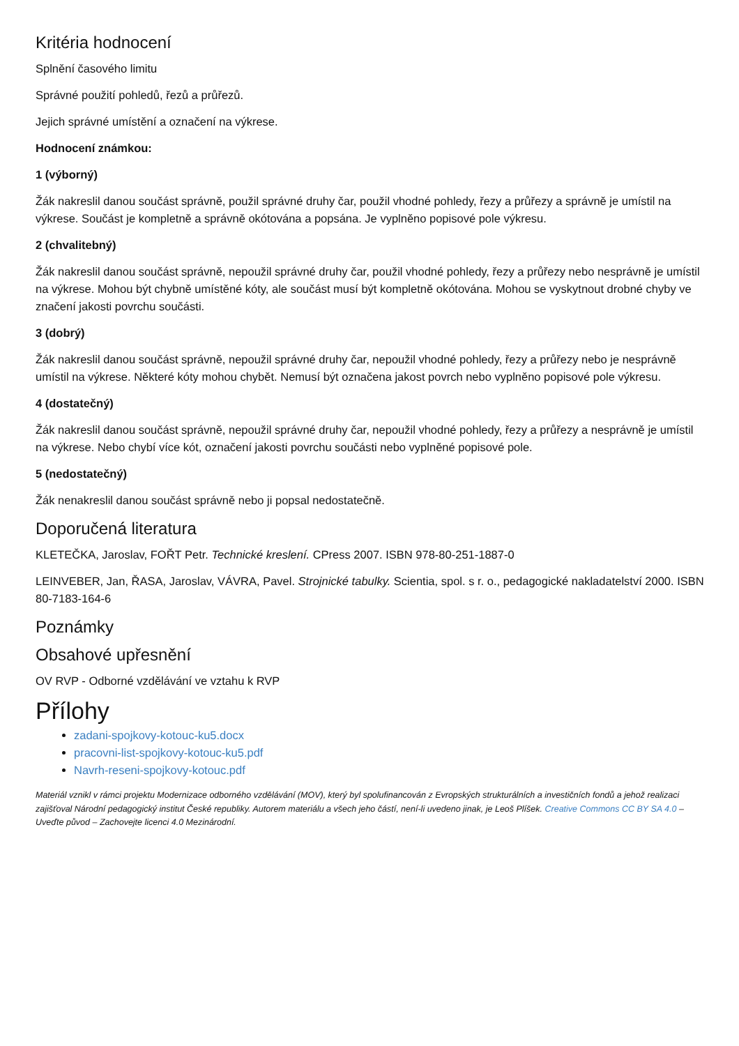Kritéria hodnocení
Splnění časového limitu
Správné použití pohledů, řezů a průřezů.
Jejich správné umístění a označení na výkrese.
Hodnocení známkou:
1 (výborný)
Žák nakreslil danou součást správně, použil správné druhy čar, použil vhodné pohledy, řezy a průřezy a správně je umístil na výkrese. Součást je kompletně a správně okótována a popsána. Je vyplněno popisové pole výkresu.
2 (chvalitebný)
Žák nakreslil danou součást správně, nepoužil správné druhy čar, použil vhodné pohledy, řezy a průřezy nebo nesprávně je umístil na výkrese. Mohou být chybně umístěné kóty, ale součást musí být kompletně okótována. Mohou se vyskytnout drobné chyby ve značení jakosti povrchu součásti.
3 (dobrý)
Žák nakreslil danou součást správně, nepoužil správné druhy čar, nepoužil vhodné pohledy, řezy a průřezy nebo je nesprávně umístil na výkrese. Některé kóty mohou chybět. Nemusí být označena jakost povrch nebo vyplněno popisové pole výkresu.
4 (dostatečný)
Žák nakreslil danou součást správně, nepoužil správné druhy čar, nepoužil vhodné pohledy, řezy a průřezy a nesprávně je umístil na výkrese. Nebo chybí více kót, označení jakosti povrchu součásti nebo vyplněné popisové pole.
5 (nedostatečný)
Žák nenakreslil danou součást správně nebo ji popsal nedostatečně.
Doporučená literatura
KLETEČKA, Jaroslav, FOŘT Petr. Technické kreslení. CPress 2007. ISBN 978-80-251-1887-0
LEINVEBER, Jan, ŘASA, Jaroslav, VÁVRA, Pavel. Strojnické tabulky. Scientia, spol. s r. o., pedagogické nakladatelství 2000. ISBN 80-7183-164-6
Poznámky
Obsahové upřesnění
OV RVP - Odborné vzdělávání ve vztahu k RVP
Přílohy
zadani-spojkovy-kotouc-ku5.docx
pracovni-list-spojkovy-kotouc-ku5.pdf
Navrh-reseni-spojkovy-kotouc.pdf
Materiál vznikl v rámci projektu Modernizace odborného vzdělávání (MOV), který byl spolufinancován z Evropských strukturálních a investičních fondů a jehož realizaci zajišťoval Národní pedagogický institut České republiky. Autorem materiálu a všech jeho částí, není-li uvedeno jinak, je Leoš Plíšek. Creative Commons CC BY SA 4.0 – Uveďte původ – Zachovejte licenci 4.0 Mezinárodní.